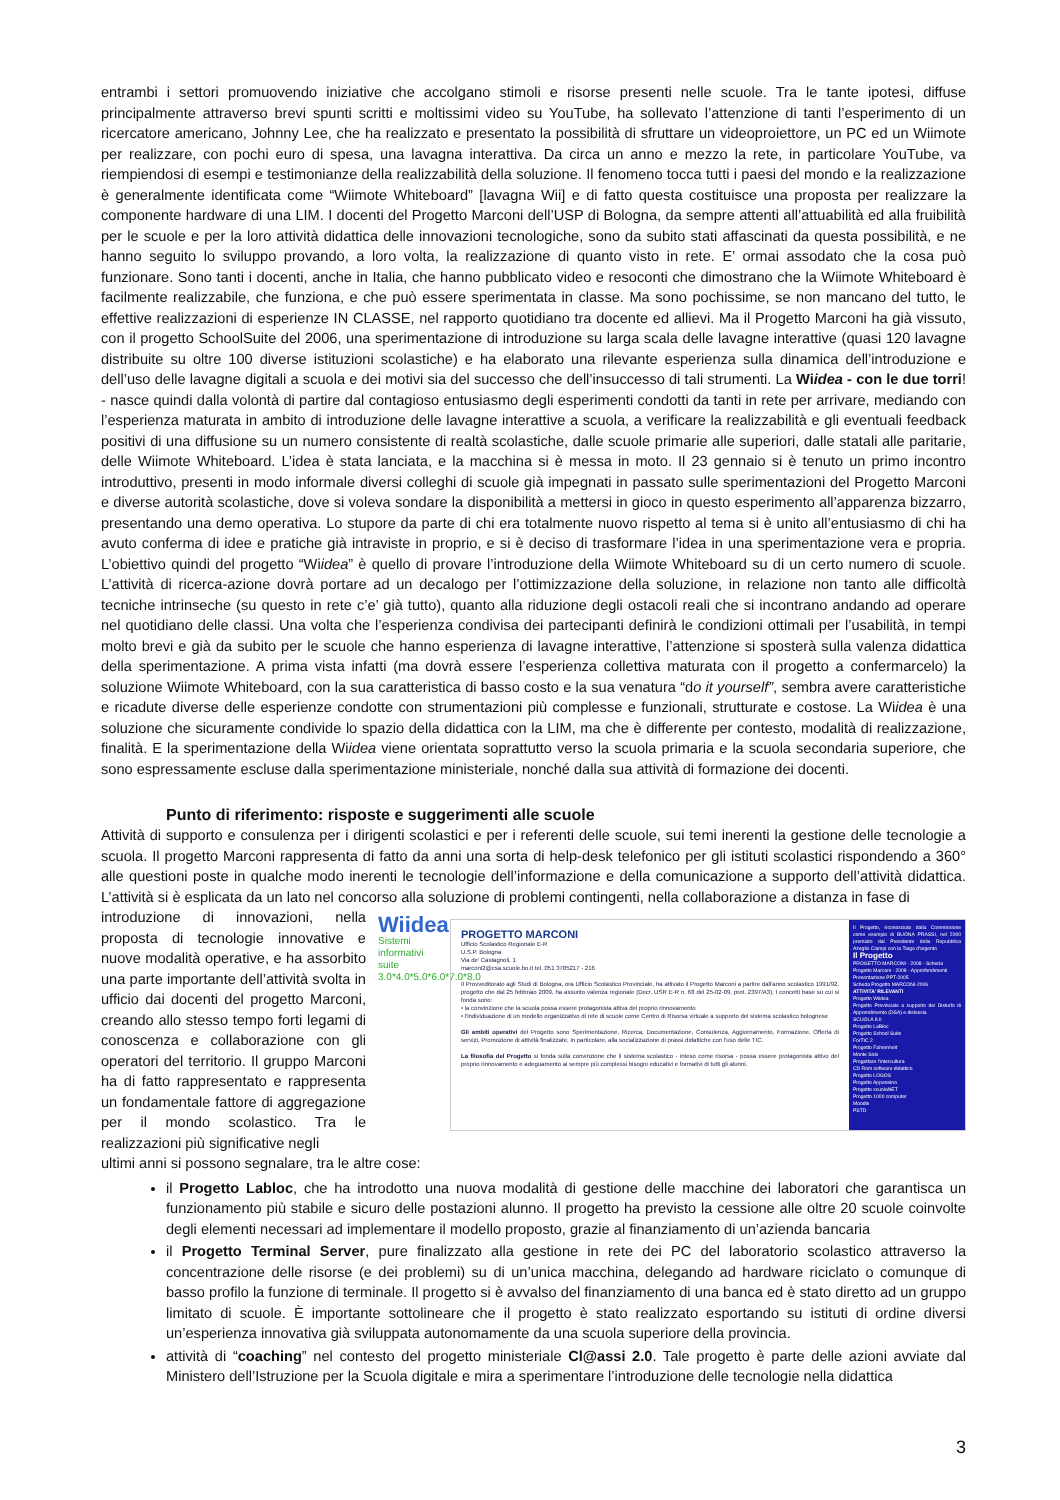entrambi i settori promuovendo iniziative che accolgano stimoli e risorse presenti nelle scuole. Tra le tante ipotesi, diffuse principalmente attraverso brevi spunti scritti e moltissimi video su YouTube, ha sollevato l’attenzione di tanti l’esperimento di un ricercatore americano, Johnny Lee, che ha realizzato e presentato la possibilità di sfruttare un videoproiettore, un PC ed un Wiimote per realizzare, con pochi euro di spesa, una lavagna interattiva. Da circa un anno e mezzo la rete, in particolare YouTube, va riempiendosi di esempi e testimonianze della realizzabilità della soluzione. Il fenomeno tocca tutti i paesi del mondo e la realizzazione è generalmente identificata come “Wiimote Whiteboard” [lavagna Wii] e di fatto questa costituisce una proposta per realizzare la componente hardware di una LIM. I docenti del Progetto Marconi dell’USP di Bologna, da sempre attenti all’attuabilità ed alla fruibilità per le scuole e per la loro attività didattica delle innovazioni tecnologiche, sono da subito stati affascinati da questa possibilità, e ne hanno seguito lo sviluppo provando, a loro volta, la realizzazione di quanto visto in rete. E’ ormai assodato che la cosa può funzionare. Sono tanti i docenti, anche in Italia, che hanno pubblicato video e resoconti che dimostrano che la Wiimote Whiteboard è facilmente realizzabile, che funziona, e che può essere sperimentata in classe. Ma sono pochissime, se non mancano del tutto, le effettive realizzazioni di esperienze IN CLASSE, nel rapporto quotidiano tra docente ed allievi. Ma il Progetto Marconi ha già vissuto, con il progetto SchoolSuite del 2006, una sperimentazione di introduzione su larga scala delle lavagne interattive (quasi 120 lavagne distribuite su oltre 100 diverse istituzioni scolastiche) e ha elaborato una rilevante esperienza sulla dinamica dell’introduzione e dell’uso delle lavagne digitali a scuola e dei motivi sia del successo che dell’insuccesso di tali strumenti. La Wiidea - con le due torri! - nasce quindi dalla volontà di partire dal contagioso entusiasmo degli esperimenti condotti da tanti in rete per arrivare, mediando con l’esperienza maturata in ambito di introduzione delle lavagne interattive a scuola, a verificare la realizzabilità e gli eventuali feedback positivi di una diffusione su un numero consistente di realtà scolastiche, dalle scuole primarie alle superiori, dalle statali alle paritarie, delle Wiimote Whiteboard. L’idea è stata lanciata, e la macchina si è messa in moto. Il 23 gennaio si è tenuto un primo incontro introduttivo, presenti in modo informale diversi colleghi di scuole già impegnati in passato sulle sperimentazioni del Progetto Marconi e diverse autorità scolastiche, dove si voleva sondare la disponibilità a mettersi in gioco in questo esperimento all’apparenza bizzarro, presentando una demo operativa. Lo stupore da parte di chi era totalmente nuovo rispetto al tema si è unito all’entusiasmo di chi ha avuto conferma di idee e pratiche già intraviste in proprio, e si è deciso di trasformare l’idea in una sperimentazione vera e propria. L’obiettivo quindi del progetto “Wiidea” è quello di provare l’introduzione della Wiimote Whiteboard su di un certo numero di scuole. L’attività di ricerca-azione dovrà portare ad un decalogo per l’ottimizzazione della soluzione, in relazione non tanto alle difficoltà tecniche intrinseche (su questo in rete c’e’ già tutto), quanto alla riduzione degli ostacoli reali che si incontrano andando ad operare nel quotidiano delle classi. Una volta che l’esperienza condivisa dei partecipanti definirà le condizioni ottimali per l’usabilità, in tempi molto brevi e già da subito per le scuole che hanno esperienza di lavagne interattive, l’attenzione si sposterà sulla valenza didattica della sperimentazione. A prima vista infatti (ma dovrà essere l’esperienza collettiva maturata con il progetto a confermarcelo) la soluzione Wiimote Whiteboard, con la sua caratteristica di basso costo e la sua venatura “do it yourself”, sembra avere caratteristiche e ricadute diverse delle esperienze condotte con strumentazioni più complesse e funzionali, strutturate e costose. La Wiidea è una soluzione che sicuramente condivide lo spazio della didattica con la LIM, ma che è differente per contesto, modalità di realizzazione, finalità. E la sperimentazione della Wiidea viene orientata soprattutto verso la scuola primaria e la scuola secondaria superiore, che sono espressamente escluse dalla sperimentazione ministeriale, nonché dalla sua attività di formazione dei docenti.
Punto di riferimento: risposte e suggerimenti alle scuole
Attività di supporto e consulenza per i dirigenti scolastici e per i referenti delle scuole, sui temi inerenti la gestione delle tecnologie a scuola. Il progetto Marconi rappresenta di fatto da anni una sorta di help-desk telefonico per gli istituti scolastici rispondendo a 360° alle questioni poste in qualche modo inerenti le tecnologie dell’informazione e della comunicazione a supporto dell’attività didattica. L’attività si è esplicata da un lato nel concorso alla soluzione di problemi contingenti, nella collaborazione a distanza in fase di
introduzione di innovazioni, nella proposta di tecnologie innovative e nuove modalità operative, e ha assorbito una parte importante dell’attività svolta in ufficio dai docenti del progetto Marconi, creando allo stesso tempo forti legami di conoscenza e collaborazione con gli operatori del territorio. Il gruppo Marconi ha di fatto rappresentato e rappresenta un fondamentale fattore di aggregazione per il mondo scolastico. Tra le realizzazioni più significative negli
Wiidea
Sistemi informativi
suite
3.0*4.0*5.0*6.0*7.0*8.0
PROGETTO MARCONI
Ufficio Scolastico Regionale E-R
U.S.P. Bologna
Via de' Castagnoli, 1
marconi2@csa.scuole.bo.it tel. 051 3785217 - 216
Il Provveditorato agli Studi di Bologna, ora Ufficio Scolastico Provinciale, ha attivato il Progetto Marconi a partire dall'anno scolastico 1991/92, progetto che dal 25 febbraio 2009, ha assunto valenza regionale (Decr. USR E-R n. 68 del 25-02-09, prot. 2397/A3). I concetti base su cui si fonda sono:
• la convinzione che la scuola possa essere protagonista attiva del proprio rinnovamento
• l'individuazione di un modello organizzativo di rete di scuole come Centro di Risorsa virtuale a supporto del sistema scolastico bolognese
Gli ambiti operativi del Progetto sono Sperimentazione, Ricerca, Documentazione, Consulenza, Aggiornamento, Formazione, Offerta di servizi, Promozione di attività finalizzate, in particolare, alla socializzazione di prassi didattiche con l'uso delle TIC.
La filosofia del Progetto si fonda sulla convinzione che il sistema scolastico - inteso come risorsa - possa essere protagonista attivo del proprio rinnovamento e adeguamento ai sempre più complessi bisogni educativi e formativi di tutti gli alunni.
Il Progetto, riconosciuto dalla Commissione come esempio di BUONA PRASSI, nel 2000 premiato dal Presidente della Repubblica Azeglio Ciampi con la Targa d'argento
Il Progetto
PROGETTO MARCONI - 2008 - Scheda
Progetto Marconi - 2008 - Approfondimenti
Presentazione PPT-2005
Scheda Progetto MARCONI-2006
ATTIVITA' RILEVANTI
Progetto Wiidea
Progetto Provinciale a supporto dei Disturbi di Apprendimento (DSA) e dislessia
SCUOLA 8.0
Progetto LaBloc
Progetto School Suite
ForTIC 2
Progetto Fahrenheit
Monte Sole
Progettare l'intercultura
CD Rom software didattico
Progetto LOGOS
Progetto Appennino
Progetto scuolaNET
Progetto 1000 computer
Moodle
PSTD
ultimi anni si possono segnalare, tra le altre cose:
il Progetto Labloc, che ha introdotto una nuova modalità di gestione delle macchine dei laboratori che garantisca un funzionamento più stabile e sicuro delle postazioni alunno. Il progetto ha previsto la cessione alle oltre 20 scuole coinvolte degli elementi necessari ad implementare il modello proposto, grazie al finanziamento di un’azienda bancaria
il Progetto Terminal Server, pure finalizzato alla gestione in rete dei PC del laboratorio scolastico attraverso la concentrazione delle risorse (e dei problemi) su di un’unica macchina, delegando ad hardware riciclato o comunque di basso profilo la funzione di terminale. Il progetto si è avvalso del finanziamento di una banca ed è stato diretto ad un gruppo limitato di scuole. È importante sottolineare che il progetto è stato realizzato esportando su istituti di ordine diversi un’esperienza innovativa già sviluppata autonomamente da una scuola superiore della provincia.
attività di “coaching” nel contesto del progetto ministeriale Cl@assi 2.0. Tale progetto è parte delle azioni avviate dal Ministero dell’Istruzione per la Scuola digitale e mira a sperimentare l’introduzione delle tecnologie nella didattica
3